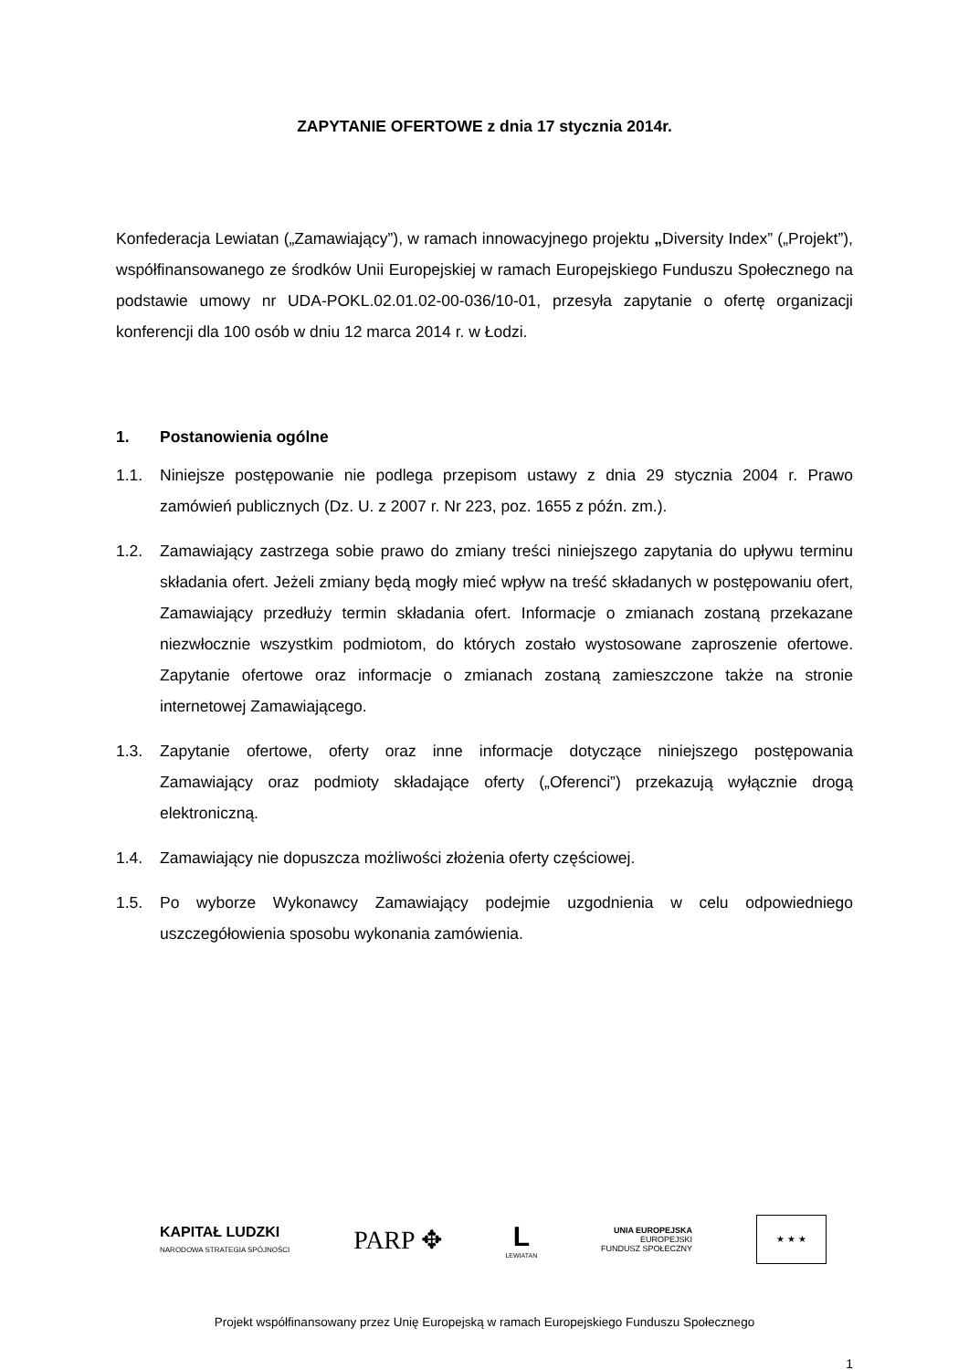ZAPYTANIE OFERTOWE z dnia 17 stycznia 2014r.
Konfederacja Lewiatan („Zamawiający”), w ramach innowacyjnego projektu „Diversity Index” („Projekt”), współfinansowanego ze środków Unii Europejskiej w ramach Europejskiego Funduszu Społecznego na podstawie umowy nr UDA-POKL.02.01.02-00-036/10-01, przesyła zapytanie o ofertę organizacji konferencji dla 100 osób w dniu 12 marca 2014 r. w Łodzi.
1. Postanowienia ogólne
1.1. Niniejsze postępowanie nie podlega przepisom ustawy z dnia 29 stycznia 2004 r. Prawo zamówień publicznych (Dz. U. z 2007 r. Nr 223, poz. 1655 z późn. zm.).
1.2. Zamawiający zastrzega sobie prawo do zmiany treści niniejszego zapytania do upływu terminu składania ofert. Jeżeli zmiany będą mogły mieć wpływ na treść składanych w postępowaniu ofert, Zamawiający przedłuży termin składania ofert. Informacje o zmianach zostaną przekazane niezwłocznie wszystkim podmiotom, do których zostało wystosowane zaproszenie ofertowe. Zapytanie ofertowe oraz informacje o zmianach zostaną zamieszczone także na stronie internetowej Zamawiającego.
1.3. Zapytanie ofertowe, oferty oraz inne informacje dotyczące niniejszego postępowania Zamawiający oraz podmioty składające oferty („Oferenci”) przekazują wyłącznie drogą elektroniczną.
1.4. Zamawiający nie dopuszcza możliwości złożenia oferty częściowej.
1.5. Po wyborze Wykonawcy Zamawiający podejmie uzgodnienia w celu odpowiedniego uszczegółowienia sposobu wykonania zamówienia.
KAPITAŁ LUDZKI
NARODOWA STRATEGIA SPÓJNOŚCI
PARP ✥
L
LEWIATAN
UNIA EUROPEJSKA
EUROPEJSKI
FUNDUSZ SPOŁECZNY
★ ★ ★
Projekt współfinansowany przez Unię Europejską w ramach Europejskiego Funduszu Społecznego
1